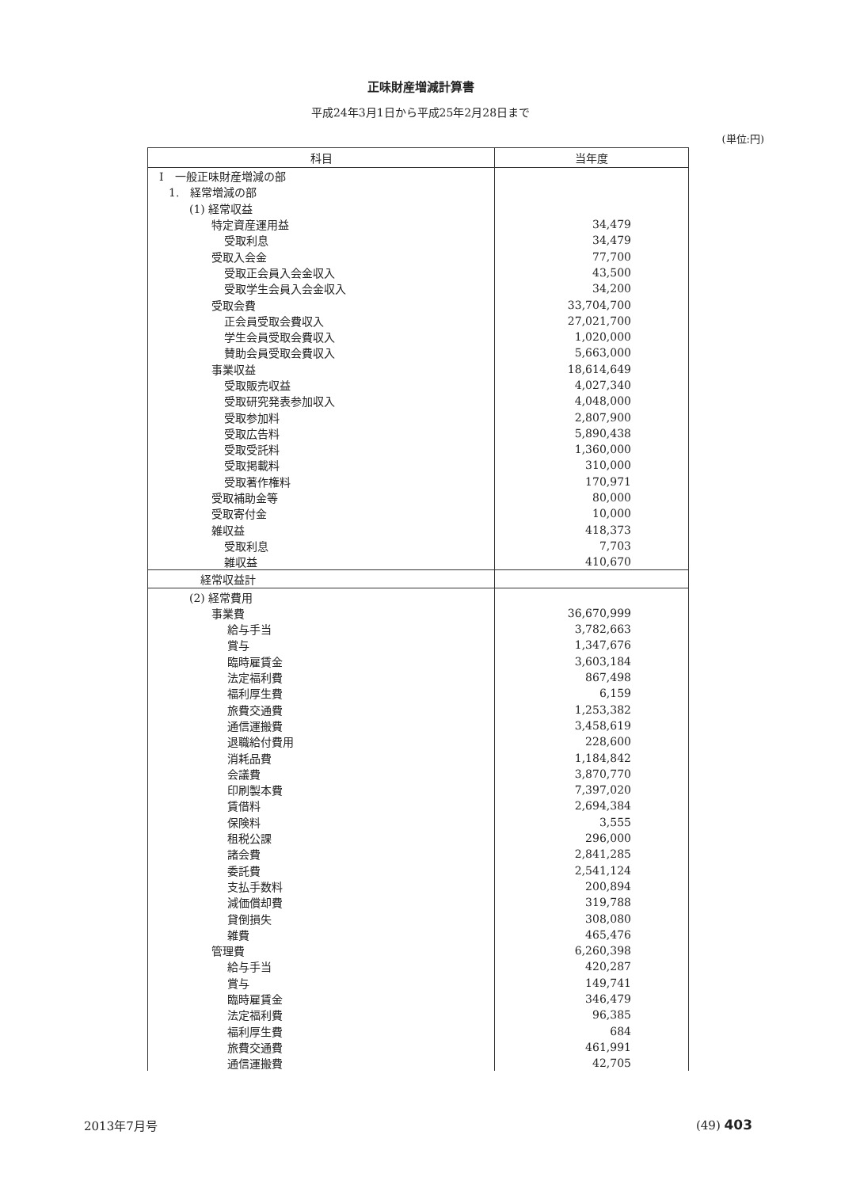正味財産増減計算書
平成24年3月1日から平成25年2月28日まで
(単位:円)
| 科目 | 当年度 |
| --- | --- |
| Ⅰ 一般正味財産増減の部 | |
| 1. 経常増減の部 | |
| (1) 経常収益 | |
| 特定資産運用益 | 34,479 |
| 受取利息 | 34,479 |
| 受取入会金 | 77,700 |
| 受取正会員入会金収入 | 43,500 |
| 受取学生会員入会金収入 | 34,200 |
| 受取会費 | 33,704,700 |
| 正会員受取会費収入 | 27,021,700 |
| 学生会員受取会費収入 | 1,020,000 |
| 賛助会員受取会費収入 | 5,663,000 |
| 事業収益 | 18,614,649 |
| 受取販売収益 | 4,027,340 |
| 受取研究発表参加収入 | 4,048,000 |
| 受取参加料 | 2,807,900 |
| 受取広告料 | 5,890,438 |
| 受取受託料 | 1,360,000 |
| 受取掲載料 | 310,000 |
| 受取著作権料 | 170,971 |
| 受取補助金等 | 80,000 |
| 受取寄付金 | 10,000 |
| 雑収益 | 418,373 |
| 受取利息 | 7,703 |
| 雑収益 | 410,670 |
| 経常収益計 | |
| (2) 経常費用 | |
| 事業費 | 36,670,999 |
| 給与手当 | 3,782,663 |
| 賞与 | 1,347,676 |
| 臨時雇賃金 | 3,603,184 |
| 法定福利費 | 867,498 |
| 福利厚生費 | 6,159 |
| 旅費交通費 | 1,253,382 |
| 通信運搬費 | 3,458,619 |
| 退職給付費用 | 228,600 |
| 消耗品費 | 1,184,842 |
| 会議費 | 3,870,770 |
| 印刷製本費 | 7,397,020 |
| 賃借料 | 2,694,384 |
| 保険料 | 3,555 |
| 租税公課 | 296,000 |
| 諸会費 | 2,841,285 |
| 委託費 | 2,541,124 |
| 支払手数料 | 200,894 |
| 減価償却費 | 319,788 |
| 貸倒損失 | 308,080 |
| 雑費 | 465,476 |
| 管理費 | 6,260,398 |
| 給与手当 | 420,287 |
| 賞与 | 149,741 |
| 臨時雇賃金 | 346,479 |
| 法定福利費 | 96,385 |
| 福利厚生費 | 684 |
| 旅費交通費 | 461,991 |
| 通信運搬費 | 42,705 |
2013年7月号 (49) 403